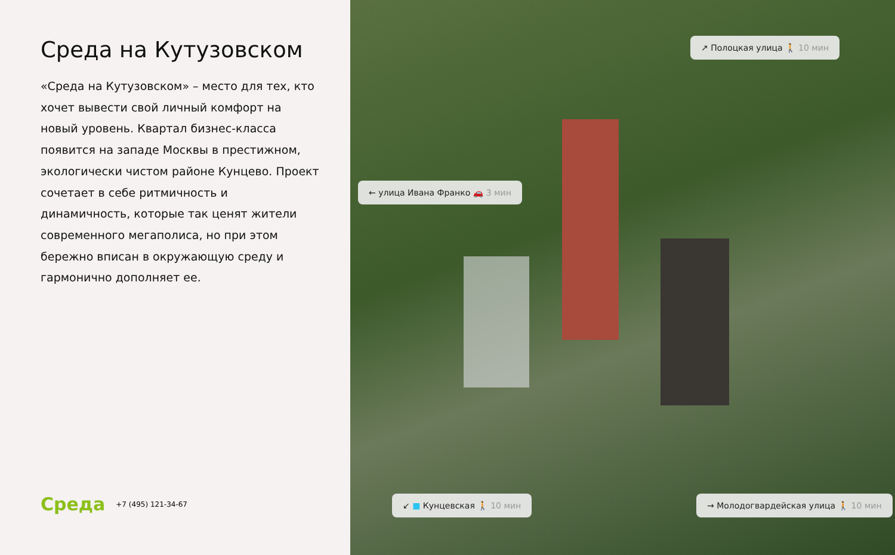Среда на Кутузовском
«Среда на Кутузовском» – место для тех, кто хочет вывести свой личный комфорт на новый уровень. Квартал бизнес-класса появится на западе Москвы в престижном, экологически чистом районе Кунцево. Проект сочетает в себе ритмичность и динамичность, которые так ценят жители современного мегаполиса, но при этом бережно вписан в окружающую среду и гармонично дополняет ее.
Среда
+7 (495) 121-34-67
↗ Полоцкая улица 🚶 10 мин
← улица Ивана Франко 🚗 3 мин
↙ ■ Кунцевская 🚶 10 мин
→ Молодогвардейская улица 🚶 10 мин